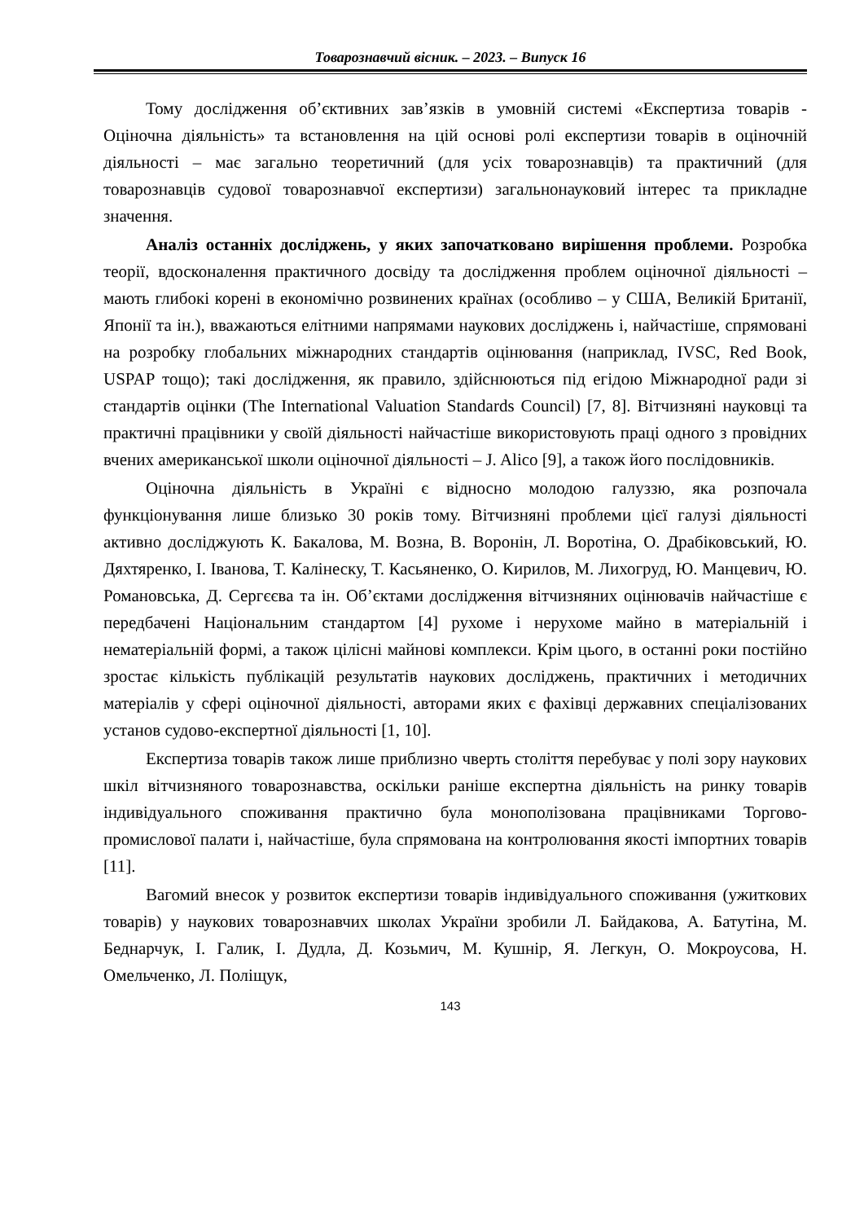Товарознавчий вісник. – 2023. – Випуск 16
Тому дослідження об’єктивних зав’язків в умовній системі «Експертиза товарів - Оціночна діяльність» та встановлення на цій основі ролі експертизи товарів в оціночній діяльності – має загально теоретичний (для усіх товарознавців) та практичний (для товарознавців судової товарознавчої експертизи) загальнонауковий інтерес та прикладне значення.
Аналіз останніх досліджень, у яких започатковано вирішення проблеми. Розробка теорії, вдосконалення практичного досвіду та дослідження проблем оціночної діяльності – мають глибокі корені в економічно розвинених країнах (особливо – у США, Великій Британії, Японії та ін.), вважаються елітними напрямами наукових досліджень і, найчастіше, спрямовані на розробку глобальних міжнародних стандартів оцінювання (наприклад, IVSC, Red Book, USPAP тощо); такі дослідження, як правило, здійснюються під егідою Міжнародної ради зі стандартів оцінки (The International Valuation Standards Council) [7, 8]. Вітчизняні науковці та практичні працівники у своїй діяльності найчастіше використовують праці одного з провідних вчених американської школи оціночної діяльності – J. Alico [9], а також його послідовників.
Оціночна діяльність в Україні є відносно молодою галуззю, яка розпочала функціонування лише близько 30 років тому. Вітчизняні проблеми цієї галузі діяльності активно досліджують К. Бакалова, М. Возна, В. Воронін, Л. Воротіна, О. Драбіковський, Ю. Дяхтяренко, І. Іванова, Т. Калінеску, Т. Касьяненко, О. Кирилов, М. Лихогруд, Ю. Манцевич, Ю. Романовська, Д. Сергєєва та ін. Об’єктами дослідження вітчизняних оцінювачів найчастіше є передбачені Національним стандартом [4] рухоме і нерухоме майно в матеріальній і нематеріальній формі, а також цілісні майнові комплекси. Крім цього, в останні роки постійно зростає кількість публікацій результатів наукових досліджень, практичних і методичних матеріалів у сфері оціночної діяльності, авторами яких є фахівці державних спеціалізованих установ судово-експертної діяльності [1, 10].
Експертиза товарів також лише приблизно чверть століття перебуває у полі зору наукових шкіл вітчизняного товарознавства, оскільки раніше експертна діяльність на ринку товарів індивідуального споживання практично була монополізована працівниками Торгово-промислової палати і, найчастіше, була спрямована на контролювання якості імпортних товарів [11].
Вагомий внесок у розвиток експертизи товарів індивідуального споживання (ужиткових товарів) у наукових товарознавчих школах України зробили Л. Байдакова, А. Батутіна, М. Беднарчук, І. Галик, І. Дудла, Д. Козьмич, М. Кушнір, Я. Легкун, О. Мокроусова, Н. Омельченко, Л. Поліщук,
143